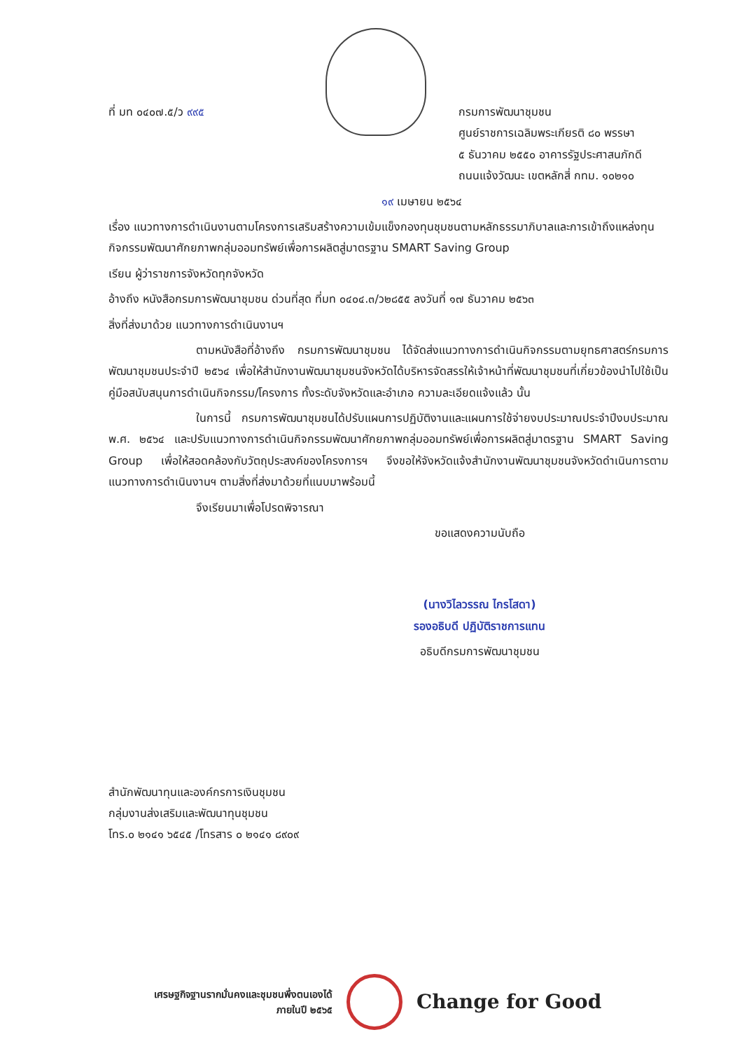ที่ มท ๐๔๐๗.๕/ว ๙๙๕ กรมการพัฒนาชุมชน
ศูนย์ราชการเฉลิมพระเกียรติ ๘๐ พรรษา
๕ ธันวาคม ๒๕๕๐ อาคารรัฐประศาสนภักดี
ถนนแจ้งวัฒนะ เขตหลักสี่ กทม. ๑๐๒๑๐
๑๙ เมษายน ๒๕๖๔
เรื่อง แนวทางการดำเนินงานตามโครงการเสริมสร้างความเข้มแข็งกองทุนชุมชนตามหลักธรรมาภิบาลและการเข้าถึงแหล่งทุน กิจกรรมพัฒนาศักยภาพกลุ่มออมทรัพย์เพื่อการผลิตสู่มาตรฐาน SMART Saving Group
เรียน ผู้ว่าราชการจังหวัดทุกจังหวัด
อ้างถึง หนังสือกรมการพัฒนาชุมชน ด่วนที่สุด ที่มท ๐๔๐๔.๓/ว๒๘๕๕ ลงวันที่ ๑๗ ธันวาคม ๒๕๖๓
สิ่งที่ส่งมาด้วย แนวทางการดำเนินงานฯ
ตามหนังสือที่อ้างถึง กรมการพัฒนาชุมชน ได้จัดส่งแนวทางการดำเนินกิจกรรมตามยุทธศาสตร์กรมการพัฒนาชุมชนประจำปี ๒๕๖๔ เพื่อให้สำนักงานพัฒนาชุมชนจังหวัดได้บริหารจัดสรรให้เจ้าหน้าที่พัฒนาชุมชนที่เกี่ยวข้องนำไปใช้เป็นคู่มือสนับสนุนการดำเนินกิจกรรม/โครงการ ทั้งระดับจังหวัดและอำเภอ ความละเอียดแจ้งแล้ว นั้น
ในการนี้ กรมการพัฒนาชุมชนได้ปรับแผนการปฏิบัติงานและแผนการใช้จ่ายงบประมาณประจำปีงบประมาณ พ.ศ. ๒๕๖๔ และปรับแนวทางการดำเนินกิจกรรมพัฒนาศักยภาพกลุ่มออมทรัพย์เพื่อการผลิตสู่มาตรฐาน SMART Saving Group เพื่อให้สอดคล้องกับวัตถุประสงค์ของโครงการฯ จึงขอให้จังหวัดแจ้งสำนักงานพัฒนาชุมชนจังหวัดดำเนินการตามแนวทางการดำเนินงานฯ ตามสิ่งที่ส่งมาด้วยที่แนบมาพร้อมนี้
จึงเรียนมาเพื่อโปรดพิจารณา
ขอแสดงความนับถือ
(นางวิไลวรรณ ไกรโสดา)
รองอธิบดี ปฏิบัติราชการแทน
อธิบดีกรมการพัฒนาชุมชน
สำนักพัฒนาทุนและองค์กรการเงินชุมชน
กลุ่มงานส่งเสริมและพัฒนาทุนชุมชน
โทร.๐ ๒๑๔๑ ๖๕๔๕ /โทรสาร ๐ ๒๑๔๑ ๘๙๐๙
เศรษฐกิจฐานรากมั่นคงและชุมชนพึ่งตนเองได้
ภายในปี ๒๕๖๕
Change for Good